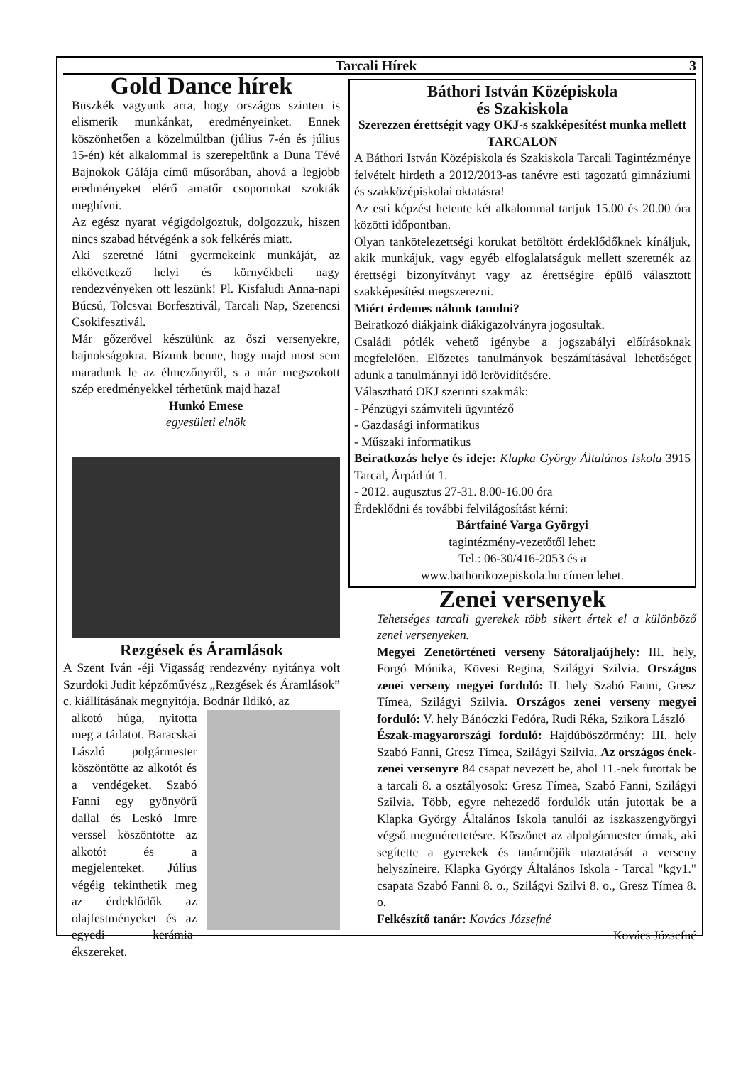Tarcali Hírek 3
Gold Dance hírek
Büszkék vagyunk arra, hogy országos szinten is elismerik munkánkat, eredményeinket. Ennek köszönhetően a közelmúltban (július 7-én és július 15-én) két alkalommal is szerepeltünk a Duna Tévé Bajnokok Gálája című műsorában, ahová a legjobb eredményeket elérő amatőr csoportokat szokták meghívni.
Az egész nyarat végigdolgoztuk, dolgozzuk, hiszen nincs szabad hétvégénk a sok felkérés miatt.
Aki szeretné látni gyermekeink munkáját, az elkövetkező helyi és környékbeli nagy rendezvényeken ott leszünk! Pl. Kisfaludi Anna-napi Búcsú, Tolcsvai Borfesztivál, Tarcali Nap, Szerencsi Csokifesztivál.
Már gőzerővel készülünk az őszi versenyekre, bajnokságokra. Bízunk benne, hogy majd most sem maradunk le az élmezőnyről, s a már megszokott szép eredményekkel térhetünk majd haza!
Hunkó Emese
egyesületi elnök
Rezgések és Áramlások
A Szent Iván -éji Vigasság rendezvény nyitánya volt Szurdoki Judit képzőművész „Rezgések és Áramlások” c. kiállításának megnyitója. Bodnár Ildikó, az
alkotó húga, nyitotta meg a tárlatot. Baracskai László polgármester köszöntötte az alkotót és a vendégeket. Szabó Fanni egy gyönyörű dallal és Leskó Imre verssel köszöntötte az alkotót és a megjelenteket. Július végéig tekinthetik meg az érdeklődők az olajfestményeket és az egyedi kerámia-ékszereket.
Báthori István Középiskola
és Szakiskola
Szerezzen érettségit vagy OKJ-s szakképesítést munka mellett TARCALON
A Báthori István Középiskola és Szakiskola Tarcali Tagintézménye felvételt hirdeth a 2012/2013-as tanévre esti tagozatú gimnáziumi és szakközépiskolai oktatásra!
Az esti képzést hetente két alkalommal tartjuk 15.00 és 20.00 óra közötti időpontban.
Olyan tankötelezettségi korukat betöltött érdeklődőknek kínáljuk, akik munkájuk, vagy egyéb elfoglalatságuk mellett szeretnék az érettségi bizonyítványt vagy az érettségire épülő választott szakképesítést megszerezni.
Miért érdemes nálunk tanulni?
Beiratkozó diákjaink diákigazolványra jogosultak.
Családi pótlék vehető igénybe a jogszabályi előírásoknak megfelelően. Előzetes tanulmányok beszámításával lehetőséget adunk a tanulmánnyi idő lerövidítésére.
Választható OKJ szerinti szakmák:
- Pénzügyi számviteli ügyintéző
- Gazdasági informatikus
- Műszaki informatikus
Beiratkozás helye és ideje: Klapka György Általános Iskola 3915 Tarcal, Árpád út 1.
- 2012. augusztus 27-31. 8.00-16.00 óra
Érdeklődni és további felvilágosítást kérni:
Bártfainé Varga Györgyi
tagintézmény-vezetőtől lehet:
Tel.: 06-30/416-2053 és a
www.bathorikozepiskola.hu címen lehet.
Zenei versenyek
Tehetséges tarcali gyerekek több sikert értek el a különböző zenei versenyeken.
Megyei Zenetörténeti verseny Sátoraljaújhely: III. hely, Forgó Mónika, Kövesi Regina, Szilágyi Szilvia. Országos zenei verseny megyei forduló: II. hely Szabó Fanni, Gresz Tímea, Szilágyi Szilvia. Országos zenei verseny megyei forduló: V. hely Bánóczki Fedóra, Rudi Réka, Szikora László
Észak-magyarországi forduló: Hajdúböszörmény: III. hely Szabó Fanni, Gresz Tímea, Szilágyi Szilvia. Az országos ének-zenei versenyre 84 csapat nevezett be, ahol 11.-nek futottak be a tarcali 8. a osztályosok: Gresz Tímea, Szabó Fanni, Szilágyi Szilvia. Több, egyre nehezedő fordulók után jutottak be a Klapka György Általános Iskola tanulói az iszkaszengyörgyi végső megmérettetésre. Köszönet az alpolgármester úrnak, aki segítette a gyerekek és tanárnőjük utaztatását a verseny helyszíneire. Klapka György Általános Iskola - Tarcal "kgy1." csapata Szabó Fanni 8. o., Szilágyi Szilvi 8. o., Gresz Tímea 8. o.
Felkészítő tanár: Kovács Józsefné
Kovács Józsefné